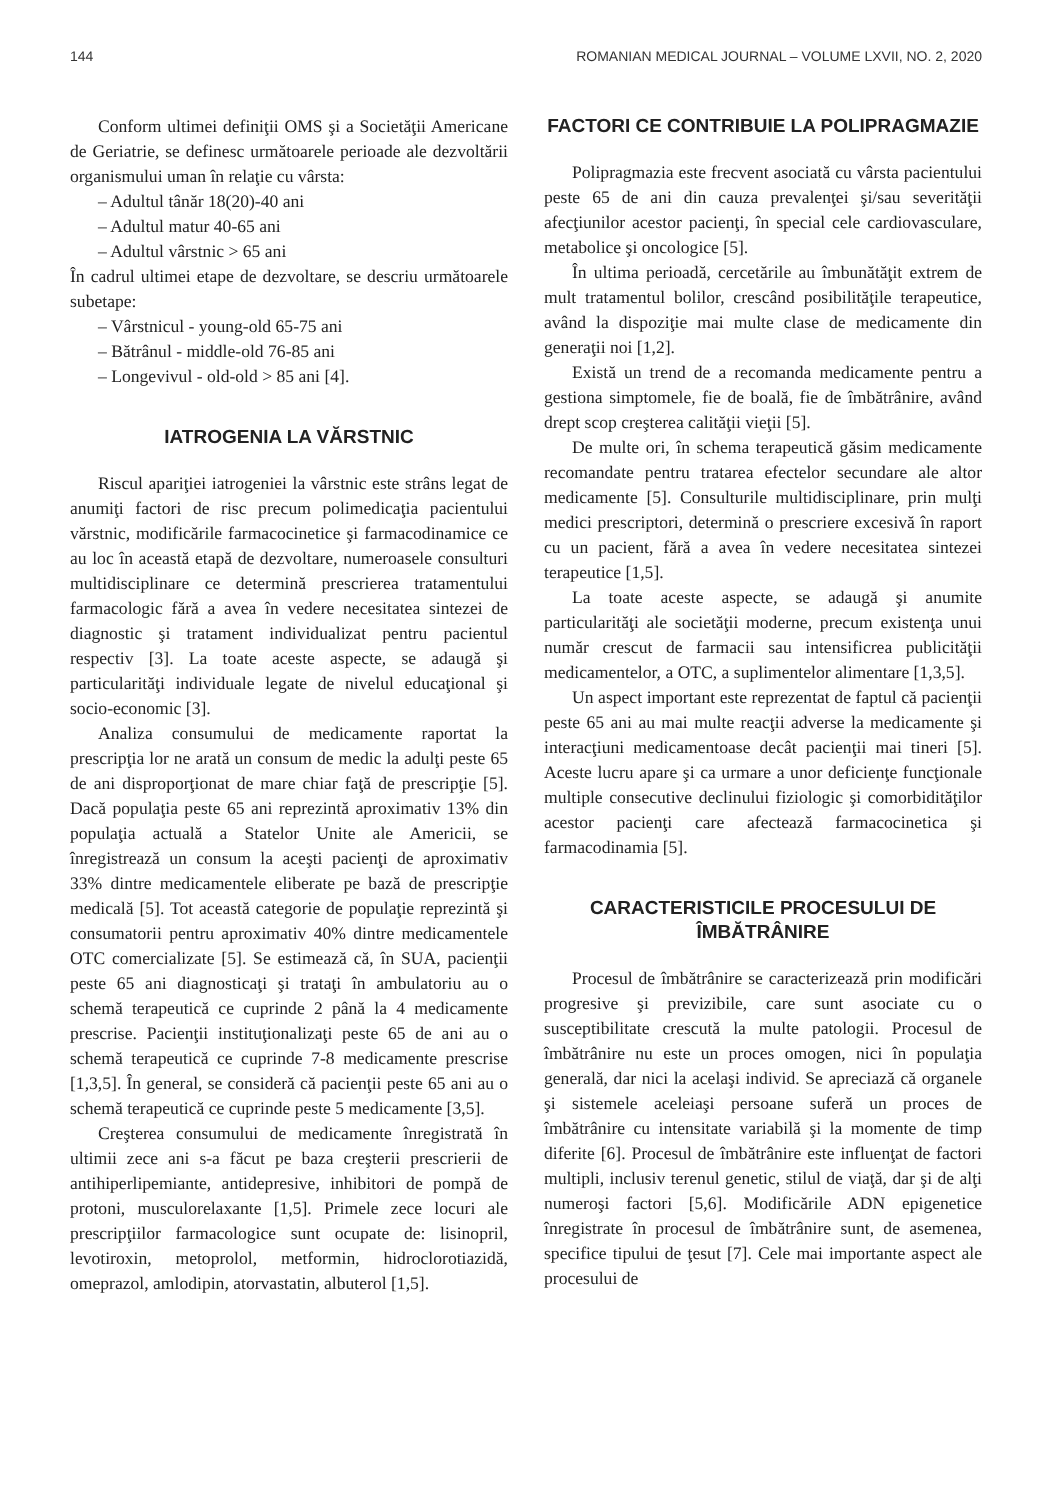144 ROMANIAN MEDICAL JOURNAL – VOLUME LXVII, NO. 2, 2020
Conform ultimei definiţii OMS şi a Societăţii Americane de Geriatrie, se definesc următoarele perioade ale dezvoltării organismului uman în relaţie cu vârsta:
– Adultul tânăr 18(20)-40 ani
– Adultul matur 40-65 ani
– Adultul vârstnic > 65 ani
În cadrul ultimei etape de dezvoltare, se descriu următoarele subetape:
– Vârstnicul - young-old 65-75 ani
– Bătrânul - middle-old 76-85 ani
– Longevivul - old-old > 85 ani [4].
IATROGENIA LA VĂRSTNIC
Riscul apariţiei iatrogeniei la vârstnic este strâns legat de anumiţi factori de risc precum polimedicaţia pacientului vărstnic, modificările farmacocinetice şi farmacodinamice ce au loc în această etapă de dezvoltare, numeroasele consulturi multidisciplinare ce determină prescrierea tratamentului farmacologic fără a avea în vedere necesitatea sintezei de diagnostic şi tratament individualizat pentru pacientul respectiv [3]. La toate aceste aspecte, se adaugă şi particularităţi individuale legate de nivelul educaţional şi socio-economic [3].
Analiza consumului de medicamente raportat la prescripţia lor ne arată un consum de medic la adulţi peste 65 de ani disproporţionat de mare chiar faţă de prescripţie [5]. Dacă populaţia peste 65 ani reprezintă aproximativ 13% din populaţia actuală a Statelor Unite ale Americii, se înregistrează un consum la aceşti pacienţi de aproximativ 33% dintre medicamentele eliberate pe bază de prescripţie medicală [5]. Tot această categorie de populaţie reprezintă şi consumatorii pentru aproximativ 40% dintre medicamentele OTC comercializate [5]. Se estimează că, în SUA, pacienţii peste 65 ani diagnosticaţi şi trataţi în ambulatoriu au o schemă terapeutică ce cuprinde 2 până la 4 medicamente prescrise. Pacienţii instituţionalizaţi peste 65 de ani au o schemă terapeutică ce cuprinde 7-8 medicamente prescrise [1,3,5]. În general, se consideră că pacienţii peste 65 ani au o schemă terapeutică ce cuprinde peste 5 medicamente [3,5].
Creşterea consumului de medicamente înregistrată în ultimii zece ani s-a făcut pe baza creşterii prescrierii de antihiperlipemiante, antidepresive, inhibitori de pompă de protoni, musculorelaxante [1,5]. Primele zece locuri ale prescripţiilor farmacologice sunt ocupate de: lisinopril, levotiroxin, metoprolol, metformin, hidroclorotiazidă, omeprazol, amlodipin, atorvastatin, albuterol [1,5].
FACTORI CE CONTRIBUIE LA POLIPRAGMAZIE
Polipragmazia este frecvent asociată cu vârsta pacientului peste 65 de ani din cauza prevalenţei şi/sau severităţii afecţiunilor acestor pacienţi, în special cele cardiovasculare, metabolice şi oncologice [5].
În ultima perioadă, cercetările au îmbunătăţit extrem de mult tratamentul bolilor, crescând posibilităţile terapeutice, având la dispoziţie mai multe clase de medicamente din generaţii noi [1,2].
Există un trend de a recomanda medicamente pentru a gestiona simptomele, fie de boală, fie de îmbătrânire, având drept scop creşterea calităţii vieţii [5].
De multe ori, în schema terapeutică găsim medicamente recomandate pentru tratarea efectelor secundare ale altor medicamente [5]. Consulturile multidisciplinare, prin mulţi medici prescriptori, determină o prescriere excesivă în raport cu un pacient, fără a avea în vedere necesitatea sintezei terapeutice [1,5].
La toate aceste aspecte, se adaugă şi anumite particularităţi ale societăţii moderne, precum existenţa unui număr crescut de farmacii sau intensificrea publicităţii medicamentelor, a OTC, a suplimentelor alimentare [1,3,5].
Un aspect important este reprezentat de faptul că pacienţii peste 65 ani au mai multe reacţii adverse la medicamente şi interacţiuni medicamentoase decât pacienţii mai tineri [5]. Aceste lucru apare şi ca urmare a unor deficienţe funcţionale multiple consecutive declinului fiziologic şi comorbidităţilor acestor pacienţi care afectează farmacocinetica şi farmacodinamia [5].
CARACTERISTICILE PROCESULUI DE ÎMBĂTRÂNIRE
Procesul de îmbătrânire se caracterizează prin modificări progresive şi previzibile, care sunt asociate cu o susceptibilitate crescută la multe patologii. Procesul de îmbătrânire nu este un proces omogen, nici în populaţia generală, dar nici la acelaşi individ. Se apreciază că organele şi sistemele aceleiaşi persoane suferă un proces de îmbătrânire cu intensitate variabilă şi la momente de timp diferite [6]. Procesul de îmbătrânire este influenţat de factori multipli, inclusiv terenul genetic, stilul de viaţă, dar şi de alţi numeroşi factori [5,6]. Modificările ADN epigenetice înregistrate în procesul de îmbătrânire sunt, de asemenea, specifice tipului de ţesut [7]. Cele mai importante aspect ale procesului de